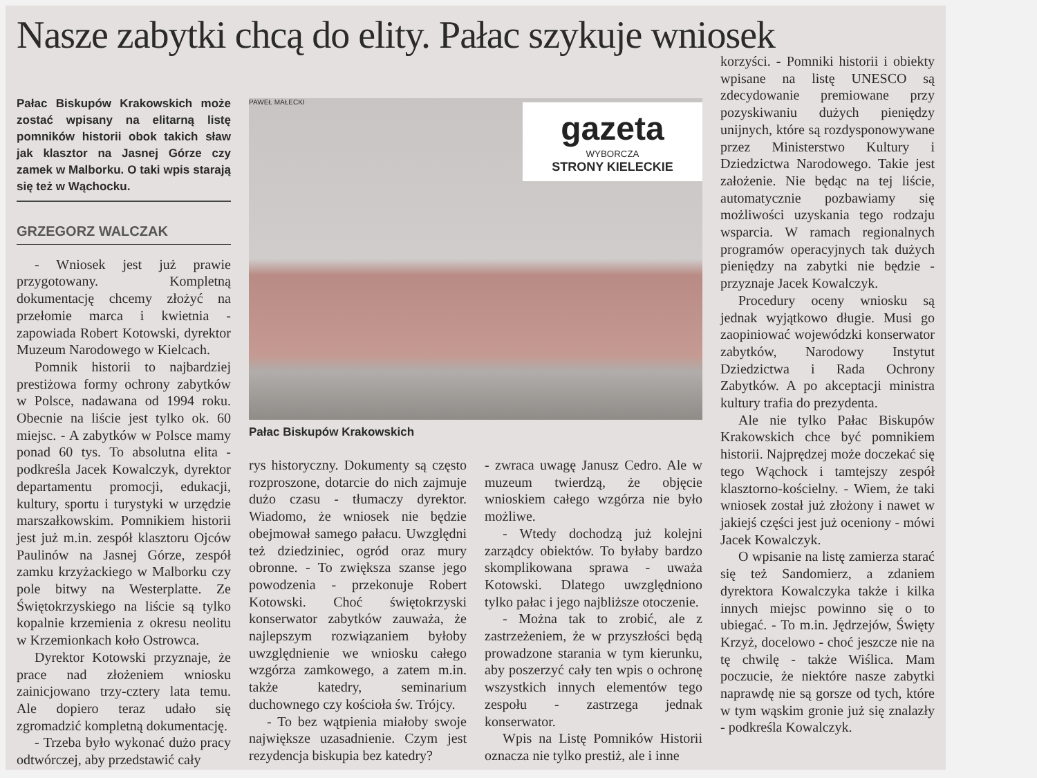Nasze zabytki chcą do elity. Pałac szykuje wniosek
Pałac Biskupów Krakowskich może zostać wpisany na elitarną listę pomników historii obok takich sław jak klasztor na Jasnej Górze czy zamek w Malborku. O taki wpis starają się też w Wąchocku.
GRZEGORZ WALCZAK
- Wniosek jest już prawie przygotowany. Kompletną dokumentację chcemy złożyć na przełomie marca i kwietnia - zapowiada Robert Kotowski, dyrektor Muzeum Narodowego w Kielcach.
Pomnik historii to najbardziej prestiżowa formy ochrony zabytków w Polsce, nadawana od 1994 roku. Obecnie na liście jest tylko ok. 60 miejsc. - A zabytków w Polsce mamy ponad 60 tys. To absolutna elita - podkreśla Jacek Kowalczyk, dyrektor departamentu promocji, edukacji, kultury, sportu i turystyki w urzędzie marszałkowskim. Pomnikiem historii jest już m.in. zespół klasztoru Ojców Paulinów na Jasnej Górze, zespół zamku krzyżackiego w Malborku czy pole bitwy na Westerplatte. Ze Świętokrzyskiego na liście są tylko kopalnie krzemienia z okresu neolitu w Krzemionkach koło Ostrowca.
Dyrektor Kotowski przyznaje, że prace nad złożeniem wniosku zainicjowano trzy-cztery lata temu. Ale dopiero teraz udało się zgromadzić kompletną dokumentację.
- Trzeba było wykonać dużo pracy odtwórczej, aby przedstawić cały
PAWEŁ MAŁECKI
gazeta
WYBORCZA
STRONY KIELECKIE
Pałac Biskupów Krakowskich
rys historyczny. Dokumenty są często rozproszone, dotarcie do nich zajmuje dużo czasu - tłumaczy dyrektor. Wiadomo, że wniosek nie będzie obejmował samego pałacu. Uwzględni też dziedziniec, ogród oraz mury obronne. - To zwiększa szanse jego powodzenia - przekonuje Robert Kotowski. Choć świętokrzyski konserwator zabytków zauważa, że najlepszym rozwiązaniem byłoby uwzględnienie we wniosku całego wzgórza zamkowego, a zatem m.in. także katedry, seminarium duchownego czy kościoła św. Trójcy.
- To bez wątpienia miałoby swoje największe uzasadnienie. Czym jest rezydencja biskupia bez katedry?
- zwraca uwagę Janusz Cedro. Ale w muzeum twierdzą, że objęcie wnioskiem całego wzgórza nie było możliwe.
- Wtedy dochodzą już kolejni zarządcy obiektów. To byłaby bardzo skomplikowana sprawa - uważa Kotowski. Dlatego uwzględniono tylko pałac i jego najbliższe otoczenie.
- Można tak to zrobić, ale z zastrzeżeniem, że w przyszłości będą prowadzone starania w tym kierunku, aby poszerzyć cały ten wpis o ochronę wszystkich innych elementów tego zespołu - zastrzega jednak konserwator.
Wpis na Listę Pomników Historii oznacza nie tylko prestiż, ale i inne
korzyści. - Pomniki historii i obiekty wpisane na listę UNESCO są zdecydowanie premiowane przy pozyskiwaniu dużych pieniędzy unijnych, które są rozdysponowywane przez Ministerstwo Kultury i Dziedzictwa Narodowego. Takie jest założenie. Nie będąc na tej liście, automatycznie pozbawiamy się możliwości uzyskania tego rodzaju wsparcia. W ramach regionalnych programów operacyjnych tak dużych pieniędzy na zabytki nie będzie - przyznaje Jacek Kowalczyk.
Procedury oceny wniosku są jednak wyjątkowo długie. Musi go zaopiniować wojewódzki konserwator zabytków, Narodowy Instytut Dziedzictwa i Rada Ochrony Zabytków. A po akceptacji ministra kultury trafia do prezydenta.
Ale nie tylko Pałac Biskupów Krakowskich chce być pomnikiem historii. Najprędzej może doczekać się tego Wąchock i tamtejszy zespół klasztorno-kościelny. - Wiem, że taki wniosek został już złożony i nawet w jakiejś części jest już oceniony - mówi Jacek Kowalczyk.
O wpisanie na listę zamierza starać się też Sandomierz, a zdaniem dyrektora Kowalczyka także i kilka innych miejsc powinno się o to ubiegać. - To m.in. Jędrzejów, Święty Krzyż, docelowo - choć jeszcze nie na tę chwilę - także Wiślica. Mam poczucie, że niektóre nasze zabytki naprawdę nie są gorsze od tych, które w tym wąskim gronie już się znalazły - podkreśla Kowalczyk.